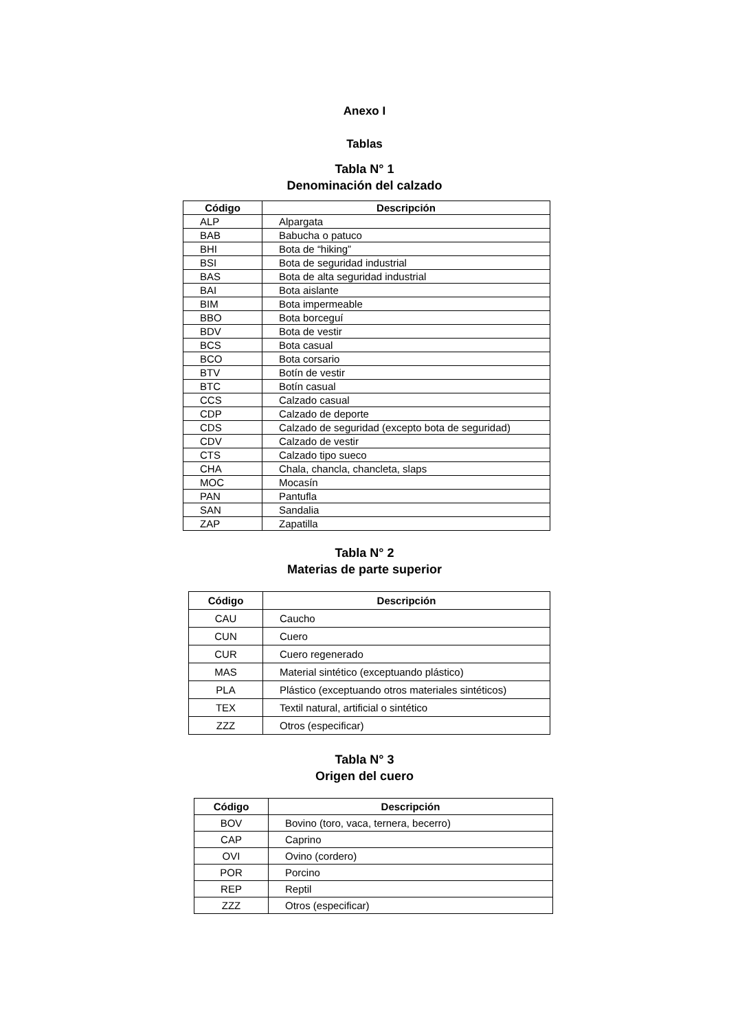Anexo I
Tablas
Tabla N° 1
Denominación del calzado
| Código | Descripción |
| --- | --- |
| ALP | Alpargata |
| BAB | Babucha o patuco |
| BHI | Bota de “hiking” |
| BSI | Bota de seguridad industrial |
| BAS | Bota de alta seguridad industrial |
| BAI | Bota aislante |
| BIM | Bota impermeable |
| BBO | Bota borceguí |
| BDV | Bota de vestir |
| BCS | Bota casual |
| BCO | Bota corsario |
| BTV | Botín de vestir |
| BTC | Botín casual |
| CCS | Calzado casual |
| CDP | Calzado de deporte |
| CDS | Calzado de seguridad (excepto bota de seguridad) |
| CDV | Calzado de vestir |
| CTS | Calzado tipo sueco |
| CHA | Chala, chancla, chancleta, slaps |
| MOC | Mocasín |
| PAN | Pantufla |
| SAN | Sandalia |
| ZAP | Zapatilla |
Tabla N° 2
Materias de parte superior
| Código | Descripción |
| --- | --- |
| CAU | Caucho |
| CUN | Cuero |
| CUR | Cuero regenerado |
| MAS | Material sintético (exceptuando plástico) |
| PLA | Plástico (exceptuando otros materiales sintéticos) |
| TEX | Textil natural, artificial o sintético |
| ZZZ | Otros (especificar) |
Tabla N° 3
Origen del cuero
| Código | Descripción |
| --- | --- |
| BOV | Bovino (toro, vaca, ternera, becerro) |
| CAP | Caprino |
| OVI | Ovino (cordero) |
| POR | Porcino |
| REP | Reptil |
| ZZZ | Otros (especificar) |